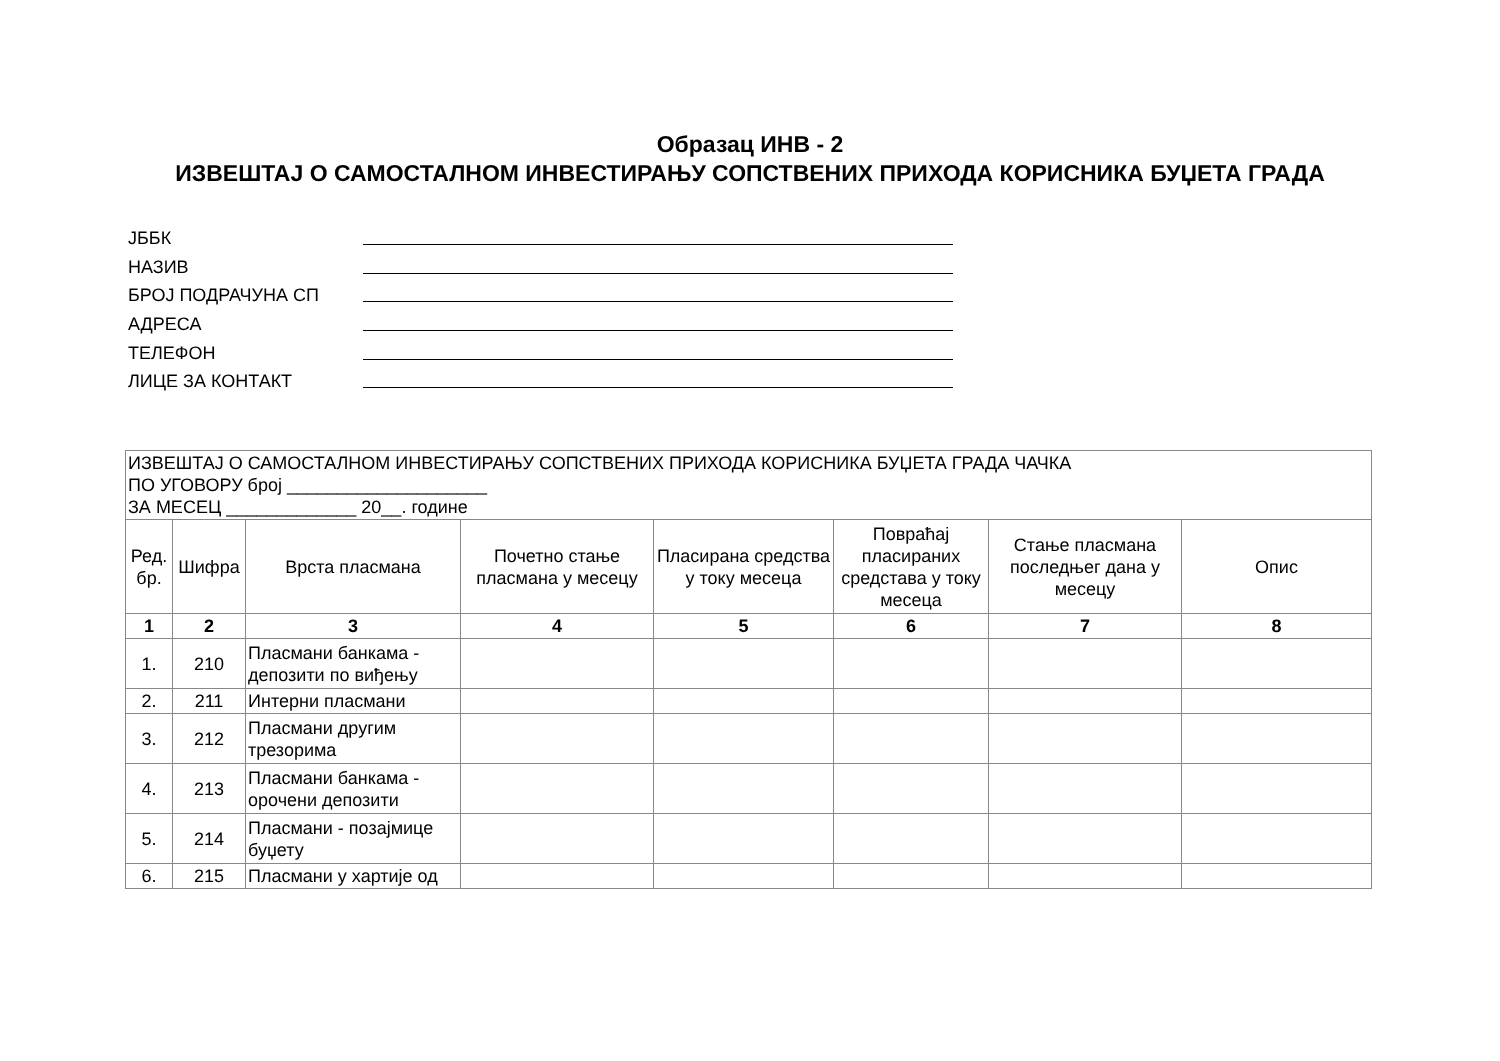Образац ИНВ - 2
ИЗВЕШТАЈ О САМОСТАЛНОМ ИНВЕСТИРАЊУ СОПСТВЕНИХ ПРИХОДА КОРИСНИКА БУЏЕТА ГРАДА
ЈББК
НАЗИВ
БРОЈ ПОДРАЧУНА СП
АДРЕСА
ТЕЛЕФОН
ЛИЦЕ ЗА КОНТАКТ
| ИЗВЕШТАЈ О САМОСТАЛНОМ ИНВЕСТИРАЊУ СОПСТВЕНИХ ПРИХОДА КОРИСНИКА БУЏЕТА ГРАДА ЧАЧКА ПО УГОВОРУ број ____________________ ЗА МЕСЕЦ _____________ 20__. године | | | | | | | |
| Ред. бр. | Шифра | Врста пласмана | Почетно стање пласмана у месецу | Пласирана средства у току месеца | Повраћај пласираних средстава у току месеца | Стање пласмана последњег дана у месецу | Опис |
| 1 | 2 | 3 | 4 | 5 | 6 | 7 | 8 |
| 1. | 210 | Пласмани банкама - депозити по виђењу | | | | | |
| 2. | 211 | Интерни пласмани | | | | | |
| 3. | 212 | Пласмани другим трезорима | | | | | |
| 4. | 213 | Пласмани банкама - орочени депозити | | | | | |
| 5. | 214 | Пласмани - позајмице буџету | | | | | |
| 6. | 215 | Пласмани у хартије од | | | | | |